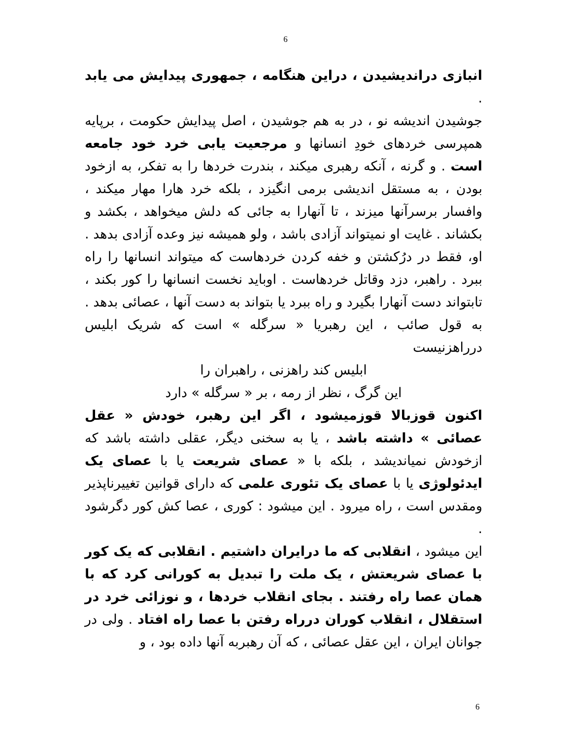6
انبازی دراندیشیدن ، دراین هنگامه ، جمهوری پیدایش می یابد .
جوشیدن اندیشه نو ، در به هم جوشیدن ، اصل پیدایش حکومت ، برپایه همپرسی خردهای خودِ انسانها و مرجعیت یابی خرد خود جامعه است . و گرنه ، آنکه رهبری میکند ، بندرت خردها را به تفکر، به ازخود بودن ، به مستقل اندیشی برمی انگیزد ، بلکه خرد هارا مهار میکند ، وافسار برسرآنها میزند ، تا آنهارا به جائی که دلش میخواهد ، بکشد و بکشاند . غایت او نمیتواند آزادی باشد ، ولو همیشه نیز وعده آزادی بدهد . او، فقط در درُکشتن و خفه کردن خردهاست که میتواند انسانها را راه ببرد . راهبر، دزد وقاتل خردهاست . اوباید نخست انسانها را کور بکند ، تابتواند دست آنهارا بگیرد و راه ببرد یا بتواند به دست آنها ، عصائی بدهد . به قول صائب ، این رهبریا « سرگله » است که شریک ابلیس درراهزنیست
ابلیس کند راهزنی ، راهبران را
این گرگ ، نظر از رمه ، بر « سرگله » دارد
اکنون قوزبالا قوزمیشود ، اگر این رهبر، خودش « عقل عصائی » داشته باشد ، یا به سخنی دیگر، عقلی داشته باشد که ازخودش نمیاندیشد ، بلکه با « عصای شریعت یا با عصای یک ایدئولوژی یا با عصای یک تئوری علمی که دارای قوانین تغییرناپذیر ومقدس است ، راه میرود . این میشود : کوری ، عصا کش کور دگرشود .
این میشود ، انقلابی که ما درایران داشتیم . انقلابی که یک کور با عصای شریعتش ، یک ملت را تبدیل به کورانی کرد که با همان عصا راه رفتند . بجای انقلاب خردها ، و نوزائی خرد در استقلال ، انقلاب کوران درراه رفتن با عصا راه افتاد . ولی در جوانان ایران ، این عقل عصائی ، که آن رهبربه آنها داده بود ، و
6